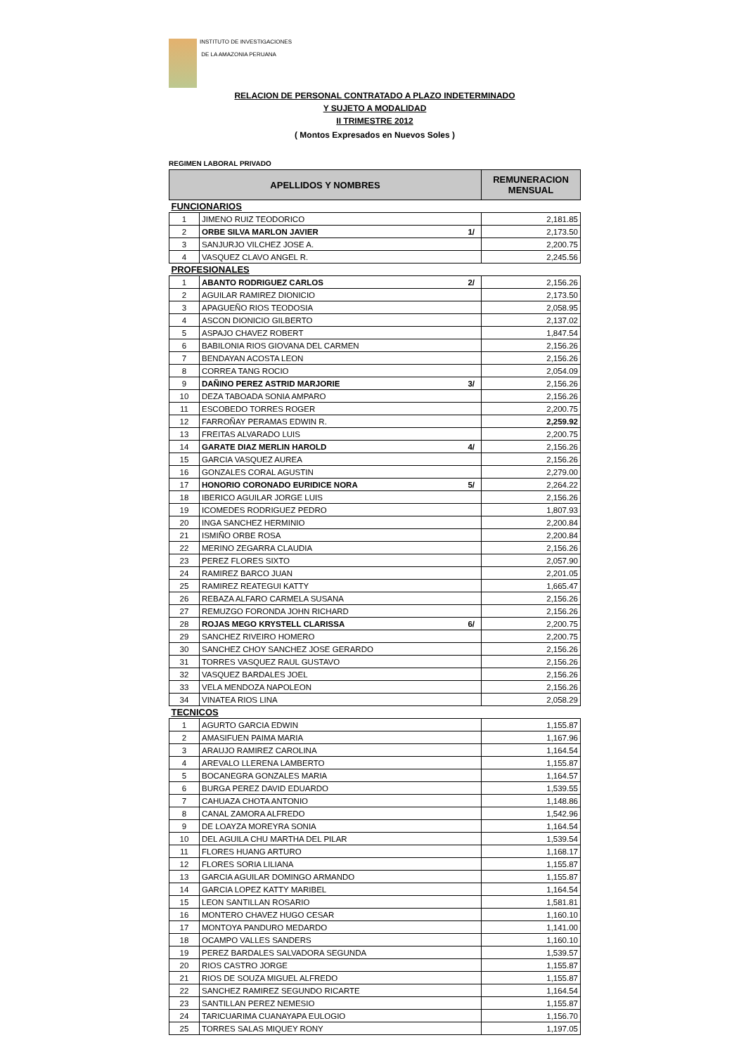INSTITUTO DE INVESTIGACIONES
DE LA AMAZONIA PERUANA
RELACION DE PERSONAL CONTRATADO A PLAZO INDETERMINADO
Y SUJETO A MODALIDAD
II TRIMESTRE 2012
( Montos Expresados en Nuevos Soles )
REGIMEN LABORAL PRIVADO
| APELLIDOS Y NOMBRES | | REMUNERACION MENSUAL |
| --- | --- | --- |
| FUNCIONARIOS | | |
| 1 | JIMENO RUIZ TEODORICO | 2,181.85 |
| 2 | ORBE SILVA MARLON JAVIER 1/ | 2,173.50 |
| 3 | SANJURJO VILCHEZ JOSE A. | 2,200.75 |
| 4 | VASQUEZ CLAVO ANGEL R. | 2,245.56 |
| PROFESIONALES | | |
| 1 | ABANTO RODRIGUEZ CARLOS 2/ | 2,156.26 |
| 2 | AGUILAR RAMIREZ DIONICIO | 2,173.50 |
| 3 | APAGUEÑO RIOS TEODOSIA | 2,058.95 |
| 4 | ASCON DIONICIO GILBERTO | 2,137.02 |
| 5 | ASPAJO CHAVEZ ROBERT | 1,847.54 |
| 6 | BABILONIA RIOS GIOVANA DEL CARMEN | 2,156.26 |
| 7 | BENDAYAN ACOSTA LEON | 2,156.26 |
| 8 | CORREA TANG ROCIO | 2,054.09 |
| 9 | DAÑINO PEREZ ASTRID MARJORIE 3/ | 2,156.26 |
| 10 | DEZA TABOADA SONIA AMPARO | 2,156.26 |
| 11 | ESCOBEDO TORRES ROGER | 2,200.75 |
| 12 | FARROÑAY PERAMAS EDWIN R. | 2,259.92 |
| 13 | FREITAS ALVARADO LUIS | 2,200.75 |
| 14 | GARATE DIAZ MERLIN HAROLD 4/ | 2,156.26 |
| 15 | GARCIA VASQUEZ AUREA | 2,156.26 |
| 16 | GONZALES CORAL AGUSTIN | 2,279.00 |
| 17 | HONORIO CORONADO EURIDICE NORA 5/ | 2,264.22 |
| 18 | IBERICO AGUILAR JORGE LUIS | 2,156.26 |
| 19 | ICOMEDES RODRIGUEZ PEDRO | 1,807.93 |
| 20 | INGA SANCHEZ HERMINIO | 2,200.84 |
| 21 | ISMIÑO ORBE ROSA | 2,200.84 |
| 22 | MERINO ZEGARRA CLAUDIA | 2,156.26 |
| 23 | PEREZ FLORES SIXTO | 2,057.90 |
| 24 | RAMIREZ BARCO JUAN | 2,201.05 |
| 25 | RAMIREZ REATEGUI KATTY | 1,665.47 |
| 26 | REBAZA ALFARO CARMELA SUSANA | 2,156.26 |
| 27 | REMUZGO FORONDA JOHN RICHARD | 2,156.26 |
| 28 | ROJAS MEGO KRYSTELL CLARISSA 6/ | 2,200.75 |
| 29 | SANCHEZ RIVEIRO HOMERO | 2,200.75 |
| 30 | SANCHEZ CHOY SANCHEZ JOSE GERARDO | 2,156.26 |
| 31 | TORRES VASQUEZ RAUL GUSTAVO | 2,156.26 |
| 32 | VASQUEZ BARDALES JOEL | 2,156.26 |
| 33 | VELA MENDOZA NAPOLEON | 2,156.26 |
| 34 | VINATEA RIOS LINA | 2,058.29 |
| TECNICOS | | |
| 1 | AGURTO GARCIA EDWIN | 1,155.87 |
| 2 | AMASIFUEN PAIMA MARIA | 1,167.96 |
| 3 | ARAUJO RAMIREZ CAROLINA | 1,164.54 |
| 4 | AREVALO LLERENA LAMBERTO | 1,155.87 |
| 5 | BOCANEGRA GONZALES MARIA | 1,164.57 |
| 6 | BURGA PEREZ DAVID EDUARDO | 1,539.55 |
| 7 | CAHUAZA CHOTA ANTONIO | 1,148.86 |
| 8 | CANAL ZAMORA ALFREDO | 1,542.96 |
| 9 | DE LOAYZA MOREYRA SONIA | 1,164.54 |
| 10 | DEL AGUILA CHU MARTHA DEL PILAR | 1,539.54 |
| 11 | FLORES HUANG ARTURO | 1,168.17 |
| 12 | FLORES SORIA LILIANA | 1,155.87 |
| 13 | GARCIA AGUILAR DOMINGO ARMANDO | 1,155.87 |
| 14 | GARCIA LOPEZ KATTY MARIBEL | 1,164.54 |
| 15 | LEON SANTILLAN ROSARIO | 1,581.81 |
| 16 | MONTERO CHAVEZ HUGO CESAR | 1,160.10 |
| 17 | MONTOYA PANDURO MEDARDO | 1,141.00 |
| 18 | OCAMPO VALLES SANDERS | 1,160.10 |
| 19 | PEREZ BARDALES SALVADORA SEGUNDA | 1,539.57 |
| 20 | RIOS CASTRO JORGE | 1,155.87 |
| 21 | RIOS DE SOUZA MIGUEL ALFREDO | 1,155.87 |
| 22 | SANCHEZ RAMIREZ SEGUNDO RICARTE | 1,164.54 |
| 23 | SANTILLAN PEREZ NEMESIO | 1,155.87 |
| 24 | TARICUARIMA CUANAYAPA EULOGIO | 1,156.70 |
| 25 | TORRES SALAS MIQUEY RONY | 1,197.05 |